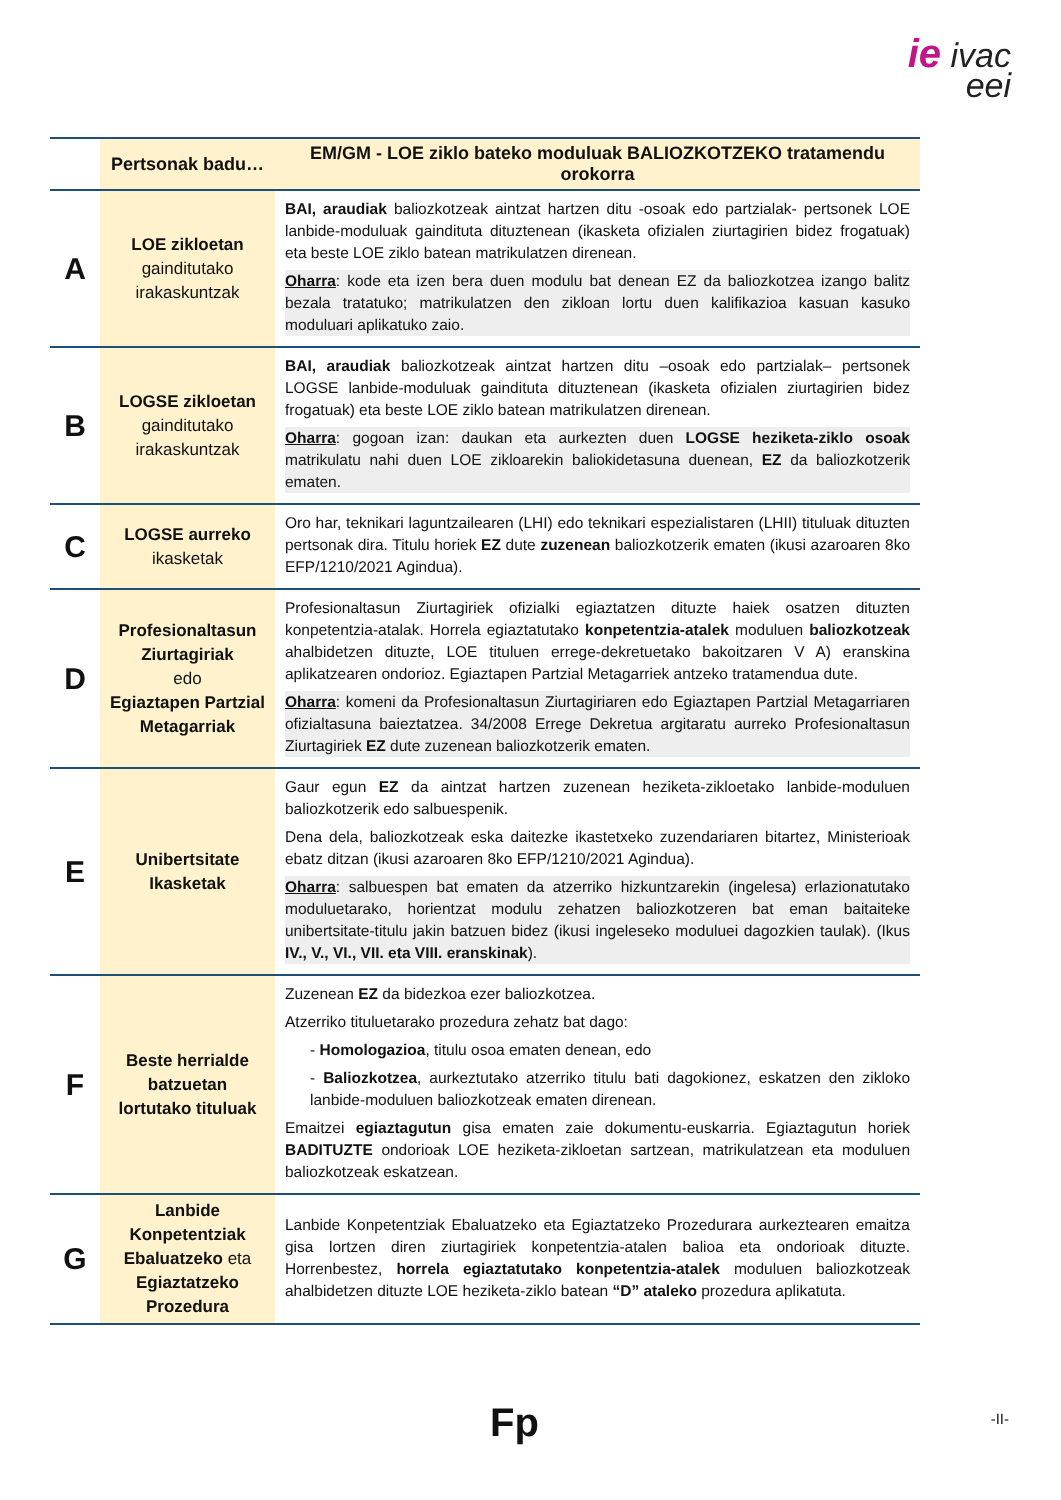ie ivac
eei
| | Pertsonak badu… | EM/GM - LOE ziklo bateko moduluak BALIOZKOTZEKO tratamendu orokorra |
| --- | --- | --- |
| A | LOE zikloetan gainditutako irakaskuntzak | BAI, araudiak baliozkotzeak aintzat hartzen ditu -osoak edo partzialak- pertsonek LOE lanbide-moduluak gaindituta dituztenean (ikasketa ofizialen ziurtagirien bidez frogatuak) eta beste LOE ziklo batean matrikulatzen direnean. Oharra : kode eta izen bera duen modulu bat denean EZ da baliozkotzea izango balitz bezala tratatuko; matrikulatzen den zikloan lortu duen kalifikazioa kasuan kasuko moduluari aplikatuko zaio. |
| B | LOGSE zikloetan gainditutako irakaskuntzak | BAI, araudiak baliozkotzeak aintzat hartzen ditu –osoak edo partzialak– pertsonek LOGSE lanbide-moduluak gaindituta dituztenean (ikasketa ofizialen ziurtagirien bidez frogatuak) eta beste LOE ziklo batean matrikulatzen direnean. Oharra : gogoan izan: daukan eta aurkezten duen LOGSE heziketa-ziklo osoak matrikulatu nahi duen LOE zikloarekin baliokidetasuna duenean, EZ da baliozkotzerik ematen. |
| C | LOGSE aurreko ikasketak | Oro har, teknikari laguntzailearen (LHI) edo teknikari espezialistaren (LHII) tituluak dituzten pertsonak dira. Titulu horiek EZ dute zuzenean baliozkotzerik ematen (ikusi azaroaren 8ko EFP/1210/2021 Agindua). |
| D | Profesionaltasun Ziurtagiriak edo Egiaztapen Partzial Metagarriak | Profesionaltasun Ziurtagiriek ofizialki egiaztatzen dituzte haiek osatzen dituzten konpetentzia-atalak. Horrela egiaztatutako konpetentzia-atalek moduluen baliozkotzeak ahalbidetzen dituzte, LOE tituluen errege-dekretuetako bakoitzaren V A) eranskina aplikatzearen ondorioz. Egiaztapen Partzial Metagarriek antzeko tratamendua dute. Oharra : komeni da Profesionaltasun Ziurtagiriaren edo Egiaztapen Partzial Metagarriaren ofizialtasuna baieztatzea. 34/2008 Errege Dekretua argitaratu aurreko Profesionaltasun Ziurtagiriek EZ dute zuzenean baliozkotzerik ematen. |
| E | Unibertsitate Ikasketak | Gaur egun EZ da aintzat hartzen zuzenean heziketa-zikloetako lanbide-moduluen baliozkotzerik edo salbuespenik. Dena dela, baliozkotzeak eska daitezke ikastetxeko zuzendariaren bitartez, Ministerioak ebatz ditzan (ikusi azaroaren 8ko EFP/1210/2021 Agindua). Oharra : salbuespen bat ematen da atzerriko hizkuntzarekin (ingelesa) erlazionatutako moduluetarako, horientzat modulu zehatzen baliozkotzeren bat eman baitaiteke unibertsitate-titulu jakin batzuen bidez (ikusi ingeleseko moduluei dagozkien taulak). (Ikus IV., V., VI., VII. eta VIII. eranskinak ). |
| F | Beste herrialde batzuetan lortutako tituluak | Zuzenean EZ da bidezkoa ezer baliozkotzea. Atzerriko tituluetarako prozedura zehatz bat dago: - Homologazioa , titulu osoa ematen denean, edo - Baliozkotzea , aurkeztutako atzerriko titulu bati dagokionez, eskatzen den zikloko lanbide-moduluen baliozkotzeak ematen direnean. Emaitzei egiaztagutun gisa ematen zaie dokumentu-euskarria. Egiaztagutun horiek BADITUZTE ondorioak LOE heziketa-zikloetan sartzean, matrikulatzean eta moduluen baliozkotzeak eskatzean. |
| G | Lanbide Konpetentziak Ebaluatzeko eta Egiaztatzeko Prozedura | Lanbide Konpetentziak Ebaluatzeko eta Egiaztatzeko Prozedurara aurkeztearen emaitza gisa lortzen diren ziurtagiriek konpetentzia-atalen balioa eta ondorioak dituzte. Horrenbestez, horrela egiaztatutako konpetentzia-atalek moduluen baliozkotzeak ahalbidetzen dituzte LOE heziketa-ziklo batean “D” ataleko prozedura aplikatuta. |
Fp -II-